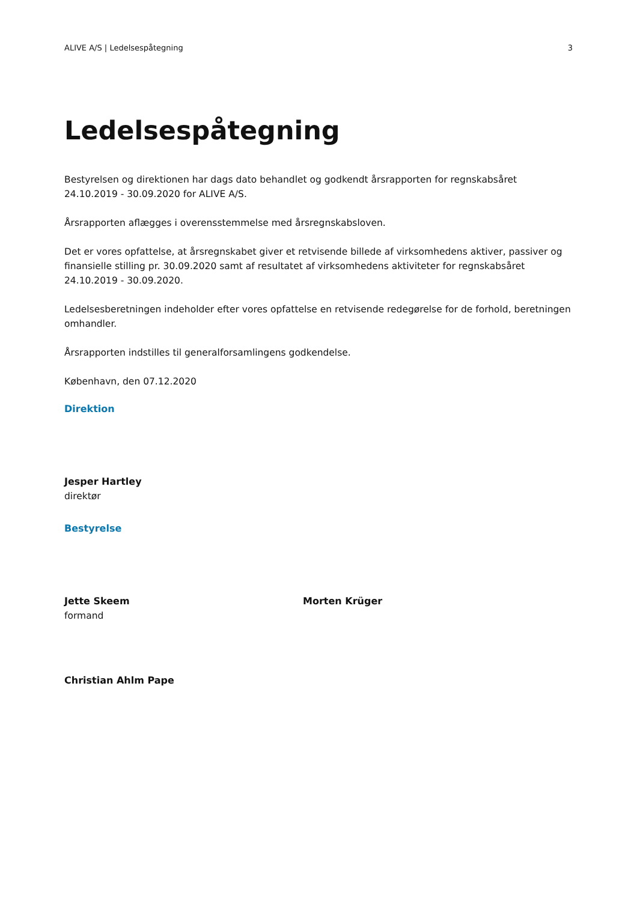ALIVE A/S | Ledelsespåtegning 3
Ledelsespåtegning
Bestyrelsen og direktionen har dags dato behandlet og godkendt årsrapporten for regnskabsåret 24.10.2019 - 30.09.2020 for ALIVE A/S.
Årsrapporten aflægges i overensstemmelse med årsregnskabsloven.
Det er vores opfattelse, at årsregnskabet giver et retvisende billede af virksomhedens aktiver, passiver og finansielle stilling pr. 30.09.2020 samt af resultatet af virksomhedens aktiviteter for regnskabsåret 24.10.2019 - 30.09.2020.
Ledelsesberetningen indeholder efter vores opfattelse en retvisende redegørelse for de forhold, beretningen omhandler.
Årsrapporten indstilles til generalforsamlingens godkendelse.
København, den 07.12.2020
Direktion
Jesper Hartley
direktør
Bestyrelse
Jette Skeem
formand
Morten Krüger
Christian Ahlm Pape